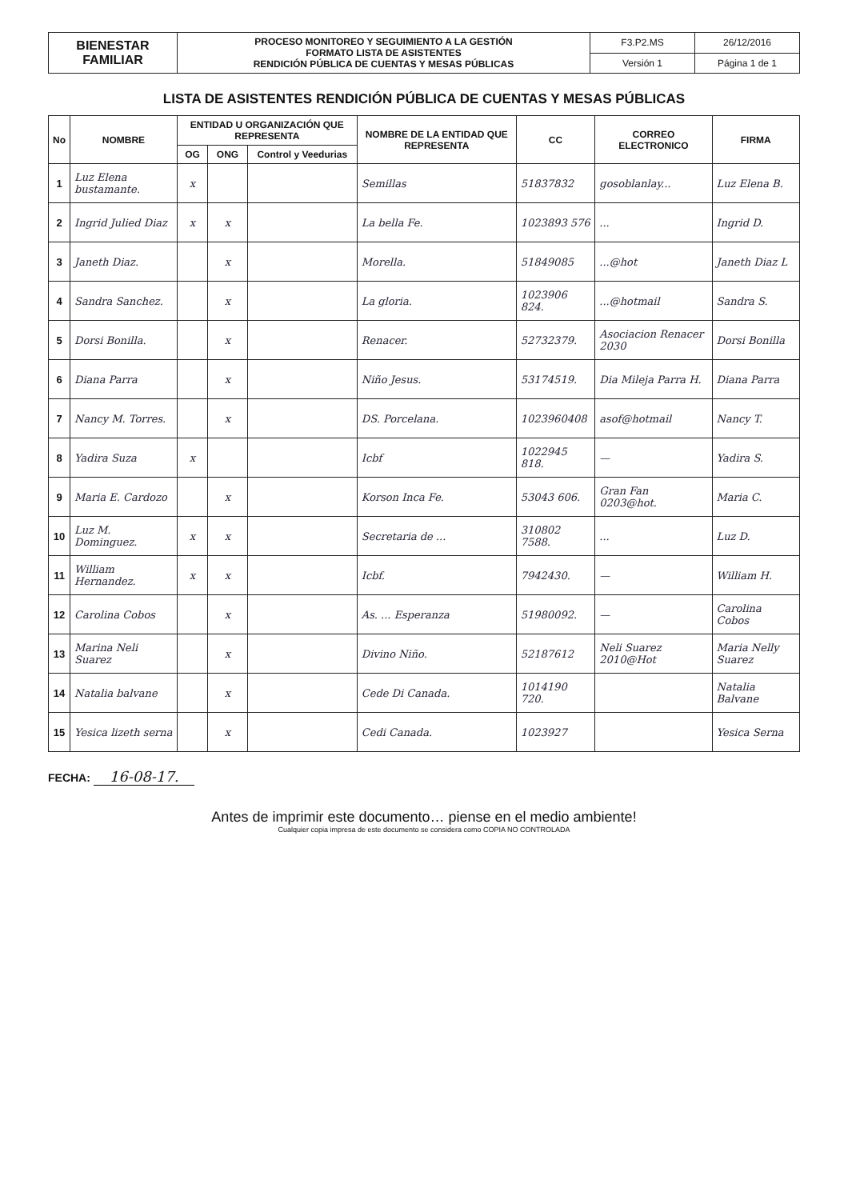| BIENESTAR FAMILIAR | PROCESO MONITOREO Y SEGUIMIENTO A LA GESTIÓN FORMATO LISTA DE ASISTENTES RENDICIÓN PÚBLICA DE CUENTAS Y MESAS PÚBLICAS | F3.P2.MS | 26/12/2016 |
| | | Versión 1 | Página 1 de 1 |
LISTA DE ASISTENTES RENDICIÓN PÚBLICA DE CUENTAS Y MESAS PÚBLICAS
| No | NOMBRE | ENTIDAD U ORGANIZACIÓN QUE REPRESENTA | | | NOMBRE DE LA ENTIDAD QUE REPRESENTA | CC | CORREO ELECTRONICO | FIRMA |
| --- | --- | --- | --- | --- | --- | --- | --- | --- |
| | | OG | ONG | Control y Veedurias | | | | |
| 1 | Luz Elena bustamante. | x | | | Semillas | 51837832 | gosoblanlay... | Luz Elena B. |
| 2 | Ingrid Julied Diaz | x | x | | La bella Fe. | 1023893 576 | ... | Ingrid D. |
| 3 | Janeth Diaz. | | x | | Morella. | 51849085 | ...@hot | Janeth Diaz L |
| 4 | Sandra Sanchez. | | x | | La gloria. | 1023906 824. | ...@hotmail | Sandra S. |
| 5 | Dorsi Bonilla. | | x | | Renacer. | 52732379. | Asociacion Renacer 2030 | Dorsi Bonilla |
| 6 | Diana Parra | | x | | Niño Jesus. | 53174519. | Dia Mileja Parra H. | Diana Parra |
| 7 | Nancy M. Torres. | | x | | DS. Porcelana. | 1023960408 | asof@hotmail | Nancy T. |
| 8 | Yadira Suza | x | | | Icbf | 1022945 818. | — | Yadira S. |
| 9 | Maria E. Cardozo | | x | | Korson Inca Fe. | 53043 606. | Gran Fan 0203@hot. | Maria C. |
| 10 | Luz M. Dominguez. | x | x | | Secretaria de ... | 310802 7588. | ... | Luz D. |
| 11 | William Hernandez. | x | x | | Icbf. | 7942430. | — | William H. |
| 12 | Carolina Cobos | | x | | As. ... Esperanza | 51980092. | — | Carolina Cobos |
| 13 | Marina Neli Suarez | | x | | Divino Niño. | 52187612 | Neli Suarez 2010@Hot | Maria Nelly Suarez |
| 14 | Natalia balvane | | x | | Cede Di Canada. | 1014190 720. | | Natalia Balvane |
| 15 | Yesica lizeth serna | | x | | Cedi Canada. | 1023927 | | Yesica Serna |
FECHA: 16-08-17.
Antes de imprimir este documento… piense en el medio ambiente!
Cualquier copia impresa de este documento se considera como COPIA NO CONTROLADA